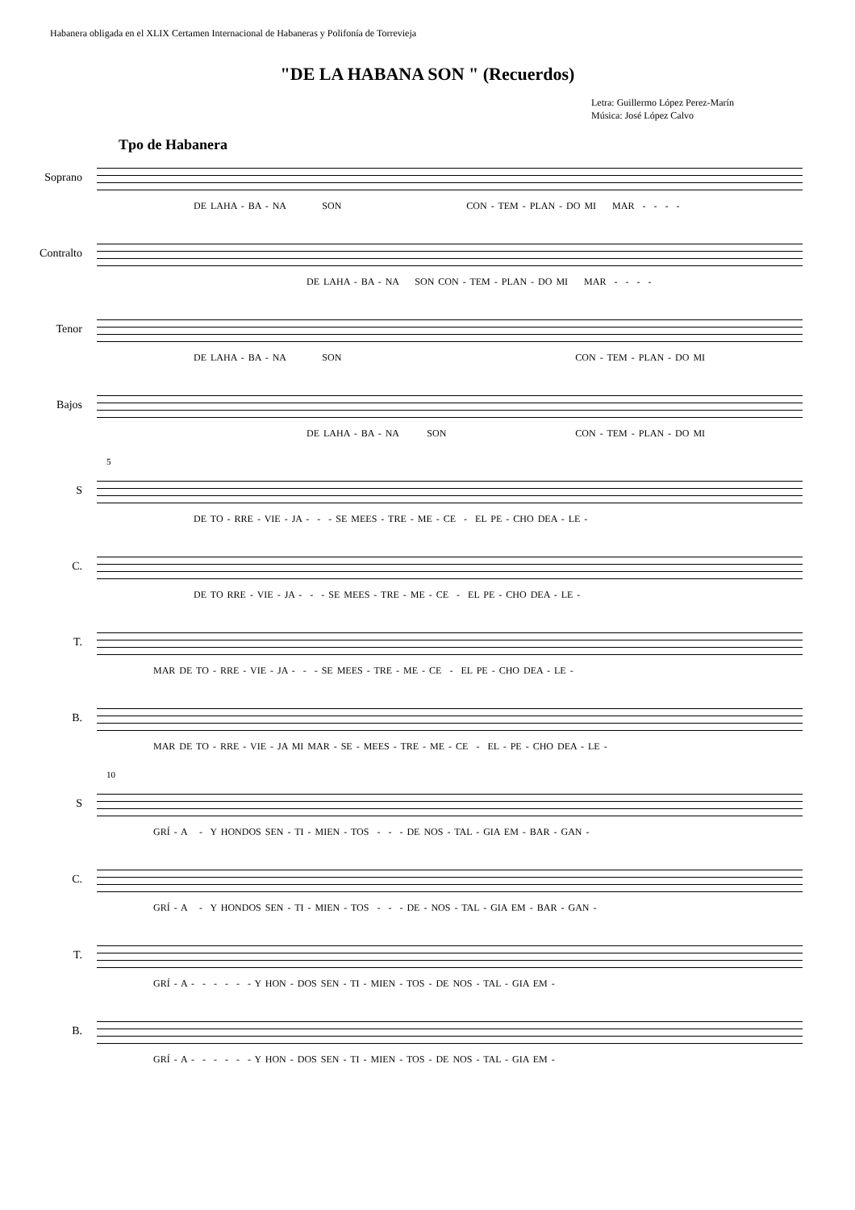Habanera obligada en el XLIX Certamen Internacional de Habaneras y Polifonía de Torrevieja
"DE LA HABANA SON " (Recuerdos)
Letra: Guillermo López Perez-Marín
Música: José López Calvo
Tpo de Habanera
Soprano
DE LAHA - BA - NA SON CON - TEM - PLAN - DO MI MAR - - - -
Contralto
DE LAHA - BA - NA SON CON - TEM - PLAN - DO MI MAR - - - -
Tenor
DE LAHA - BA - NA SON CON - TEM - PLAN - DO MI
Bajos
DE LAHA - BA - NA SON CON - TEM - PLAN - DO MI
5
S
DE TO - RRE - VIE - JA - - - SE MEES - TRE - ME - CE - EL PE - CHO DEA - LE -
C.
DE TO RRE - VIE - JA - - - SE MEES - TRE - ME - CE - EL PE - CHO DEA - LE -
T.
MAR DE TO - RRE - VIE - JA - - - SE MEES - TRE - ME - CE - EL PE - CHO DEA - LE -
B.
MAR DE TO - RRE - VIE - JA MI MAR - SE - MEES - TRE - ME - CE - EL - PE - CHO DEA - LE -
10
S
GRÍ - A - Y HONDOS SEN - TI - MIEN - TOS - - - DE NOS - TAL - GIA EM - BAR - GAN -
C.
GRÍ - A - Y HONDOS SEN - TI - MIEN - TOS - - - DE - NOS - TAL - GIA EM - BAR - GAN -
T.
GRÍ - A - - - - - - Y HON - DOS SEN - TI - MIEN - TOS - DE NOS - TAL - GIA EM -
B.
GRÍ - A - - - - - - Y HON - DOS SEN - TI - MIEN - TOS - DE NOS - TAL - GIA EM -